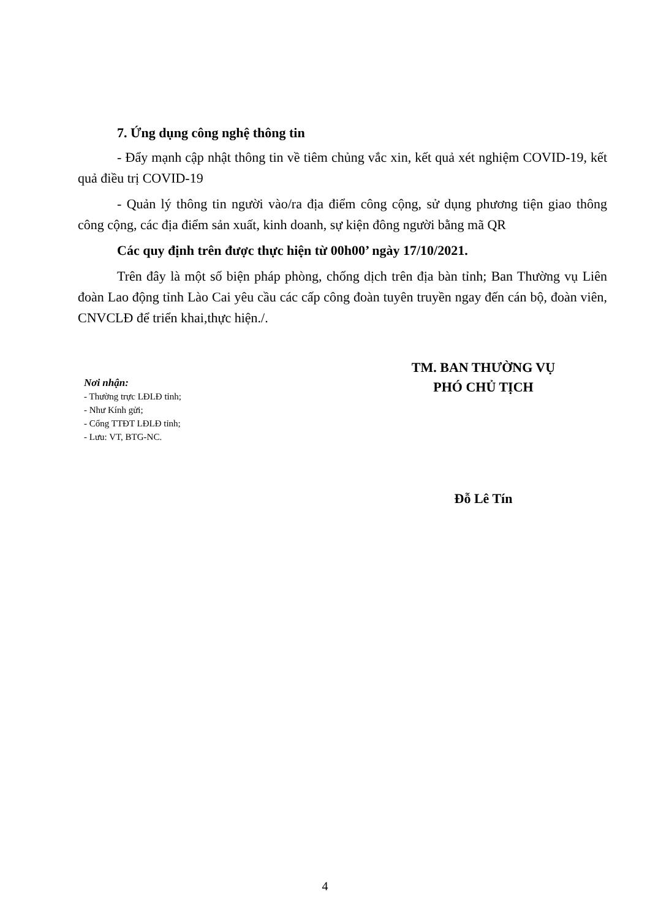7. Ứng dụng công nghệ thông tin
- Đẩy mạnh cập nhật thông tin về tiêm chủng vắc xin, kết quả xét nghiệm COVID-19, kết quả điều trị COVID-19
- Quản lý thông tin người vào/ra địa điểm công cộng, sử dụng phương tiện giao thông công cộng, các địa điểm sản xuất, kinh doanh, sự kiện đông người bằng mã QR
Các quy định trên được thực hiện từ 00h00’ ngày 17/10/2021.
Trên đây là một số biện pháp phòng, chống dịch trên địa bàn tỉnh; Ban Thường vụ Liên đoàn Lao động tỉnh Lào Cai yêu cầu các cấp công đoàn tuyên truyền ngay đến cán bộ, đoàn viên, CNVCLĐ để triển khai,thực hiện./.
Nơi nhận:
- Thường trực LĐLĐ tỉnh;
- Như Kính gửi;
- Cổng TTĐT LĐLĐ tỉnh;
- Lưu: VT, BTG-NC.
TM. BAN THƯỜNG VỤ
PHÓ CHỦ TỊCH
Đỗ Lê Tín
4